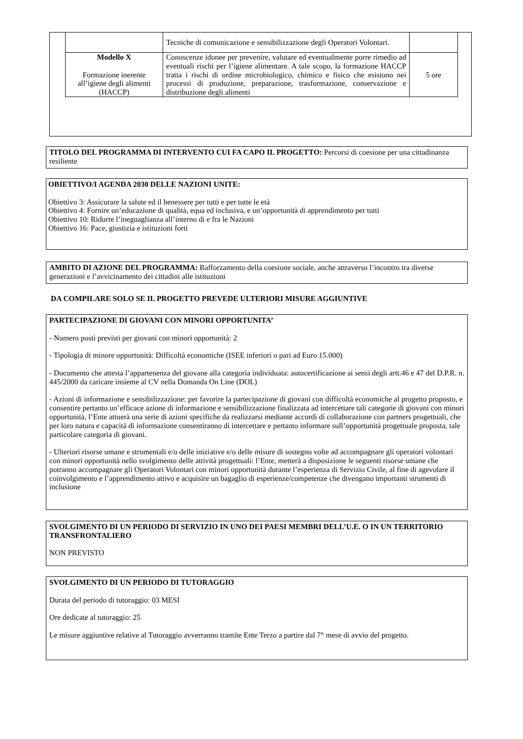| | Tecniche di comunicazione e sensibilizzazione degli Operatori Volontari. | |
| Modello X Formazione inerente all’igiene degli alimenti (HACCP) | Conoscenze idonee per prevenire, valutare ed eventualmente porre rimedio ad eventuali rischi per l’igiene alimentare. A tale scopo, la formazione HACCP tratta i rischi di ordine microbiologico, chimico e fisico che esistono nei processi di produzione, preparazione, trasformazione, conservazione e distribuzione degli alimenti | 5 ore |
TITOLO DEL PROGRAMMA DI INTERVENTO CUI FA CAPO IL PROGETTO: Percorsi di coesione per una cittadinanza resiliente
OBIETTIVO/I AGENDA 2030 DELLE NAZIONI UNITE:
Obiettivo 3: Assicurare la salute ed il benessere per tutti e per tutte le età
Obiettivo 4: Fornire un’educazione di qualità, equa ed inclusiva, e un’opportunità di apprendimento per tutti
Obiettivo 10: Ridurre l’ineguaglianza all’interno di e fra le Nazioni
Obiettivo 16: Pace, giustizia e istituzioni forti
AMBITO DI AZIONE DEL PROGRAMMA: Rafforzamento della coesione sociale, anche attraverso l’incontro tra diverse generazioni e l’avvicinamento dei cittadini alle istituzioni
DA COMPILARE SOLO SE IL PROGETTO PREVEDE ULTERIORI MISURE AGGIUNTIVE
PARTECIPAZIONE DI GIOVANI CON MINORI OPPORTUNITA’
- Numero posti previsti per giovani con minori opportunità: 2
- Tipologia di minore opportunità: Difficoltà economiche (ISEE inferiori o pari ad Euro 15.000)
- Documento che attesta l’appartenenza del giovane alla categoria individuata: autocertificazione ai sensi degli artt.46 e 47 del D.P.R. n. 445/2000 da caricare insieme al CV nella Domanda On Line (DOL)
- Azioni di informazione e sensibilizzazione: per favorire la partecipazione di giovani con difficoltà economiche al progetto proposto, e consentire pertanto un’efficace azione di informazione e sensibilizzazione finalizzata ad intercettare tali categorie di giovani con minori opportunità, l’Ente attuerà una serie di azioni specifiche da realizzarsi mediante accordi di collaborazione con partners progettuali, che per loro natura e capacità di informazione consentiranno di intercettare e pertanto informare sull’opportunità progettuale proposta, tale particolare categoria di giovani.
- Ulteriori risorse umane e strumentali e/o delle iniziative e/o delle misure di sostegno volte ad accompagnare gli operatori volontari con minori opportunità nello svolgimento delle attività progettuali: l’Ente, metterà a disposizione le seguenti risorse umane che potranno accompagnare gli Operatori Volontari con minori opportunità durante l’esperienza di Servizio Civile, al fine di agevolare il coinvolgimento e l’apprendimento attivo e acquisire un bagaglio di esperienze/competenze che divengano importanti strumenti di inclusione
SVOLGIMENTO DI UN PERIODO DI SERVIZIO IN UNO DEI PAESI MEMBRI DELL’U.E. O IN UN TERRITORIO TRANSFRONTALIERO
NON PREVISTO
SVOLGIMENTO DI UN PERIODO DI TUTORAGGIO
Durata del periodo di tutoraggio: 03 MESI
Ore dedicate al tutoraggio: 25
Le misure aggiuntive relative al Tutoraggio avverranno tramite Ente Terzo a partire dal 7° mese di avvio del progetto.